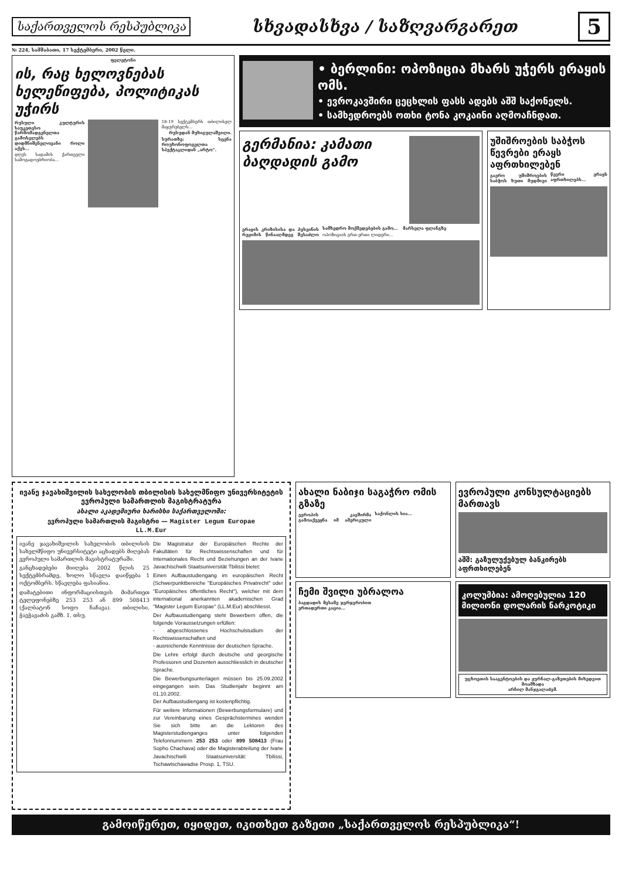საქართველოს რესპუბლიკა სხვადასხვა / საზღვარგარეთ 5
№ 224, სამშაბათი, 17 სექტემბერი, 2002 წელი.
ფელეტონი
ის, რაც ხელოვნებას ხელეწიფება, პოლიტიკას უჭირს
რუსული კულტურის საუკეთესო წარმომადგენელთა გამოსვლებს დიდმნიშვნელოვანი როლი აქვს...
დღეს სადამის ქართველი სამოგადოებრიობა...
18-19 სექტემბერს თბილისელ მაყურებელს...
რუსუდან მუხიგულაშვილი.
სურათზე: სცენა როუხონოფოგელთა სპექტაკლიდან „არტო“.
• ბერლინი: ოპოზიცია მხარს უჭერს ერაყის ომს.
• ევროკავშირი ცეცხლის ფასს ადებს აშშ საქონელს.
• სამხედროებს ოთხი ტონა კოკაინი აღმოაჩნდათ.
გერმანია: კამათი ბაღდადის გამო
ერაყის კრიზისისა და პუსეინის რეჟიმის წინააღმდეგ შესაძლო სამხედრო მოქმედებების გამო...
ოპოზიციის ერთ-ერთი ლიდერი...
მარსელა ფლანგზე
უშიშროების საბჭოს წევრები ერაყს აფრთხილებენ
გაერო უშიშროების საბჭოს ხუთი მუდმივი წევრი ერაყს აფრთხილებს...
ივანე ჯავახიშვილის სახელობის თბილისის სახელმწიფო უნივერსიტეტის ევროპული სამართლის მაგისტრატურა
ახალი აკადემიური ხარისხი საქართველოში:
ევროპული სამართლის მაგისტრი — Magister Legum Europae
LL.M.Eur
ივანე ჯავახიშვილის სახელობის თბილისის სახელმწიფო უნივერსიტეტი აცხადებს მიღებას ევროპული სამართლის მაგისტრატურაში.
განცხადებები მიიღება 2002 წლის 25 სექტემბრამდე, ხოლო სწავლა დაიწყება 1 ოქტომბერს. სწავლება ფასიანია.
დამატებითი ინფორმაციისთვის მიმართეთ ტელეფონებზე 253 253 ან 899 508413 (ქალბატონ სოფო ჩაჩავა). თბილისი, ჭავჭავაძის გამზ. 1, თსუ.
Die Magistratur der Europäischen Rechte der Fakultäten für Rechtswissenschaften und für Internationales Recht und Beziehungen an der Ivane Javachischwili Staatsuniversität Tbilissi bietet:
Einen Aufbaustudiengang im europäischen Recht (Schwerpunktbereiche "Europäisches Privatrecht" oder "Europäisches öffentliches Recht"), welcher mit dem international anerkannten akademischen Grad "Magister Legum Europae" (LL.M.Eur) abschliesst.
Der Aufbaustudiengang steht Bewerbern offen, die folgende Voraussetzungen erfüllen:
- abgeschlossenes Hochschulstudium der Rechtswissenschaften und
- ausreichende Kenntnisse der deutschen Sprache.
Die Lehre erfolgt durch deutsche und georgische Professoren und Dozenten ausschliesslich in deutscher Sprache.
Die Bewerbungsunterlagen müssen bis 25.09.2002 eingegangen sein. Das Studienjahr beginnt am 01.10.2002.
Der Aufbaustudiengang ist kostenpflichtig.
Für weitere Informationen (Bewerbungsformulare) und zur Vereinbarung eines Gesprächstermines wenden Sie sich bitte an die Lektoren des Magisterstudienganges unter folgenden Telefonnummern 253 253 oder 899 508413 (Frau Sopho Chachava) oder die Magisterabteilung der Ivane Javachischwili Staatsuniversität: Tbilissi, Tschawtschawadse Prosp. 1, TSU.
ახალი ნაბიჯი საგაჭრო ომის გზაზე
ევროპის კავშირმა გამოაქვეყნა იმ ამერიკული საქონლის სია...
ევროპული კონსულტაციებს მართავს
აშშ: გაზულუქებულ ბანკირებს აფრთხილებენ
ჩემი შვილი უბრალოა
ბაგდადის მესამე ჯერჯერობით ერთადერთი კაცია...
კოლუმბია: ამოღებულია 120 მილიონი დოლარის ნარკოტიკი
უცხოეთის სააგენტოების და ჟურნალ-გაზეთების მიხედვით მოამზადა
არჩილ მანჯგალაძემ.
გამოიწერეთ, იყიდეთ, იკითხეთ გაზეთი „საქართველოს რესპუბლიკა“!